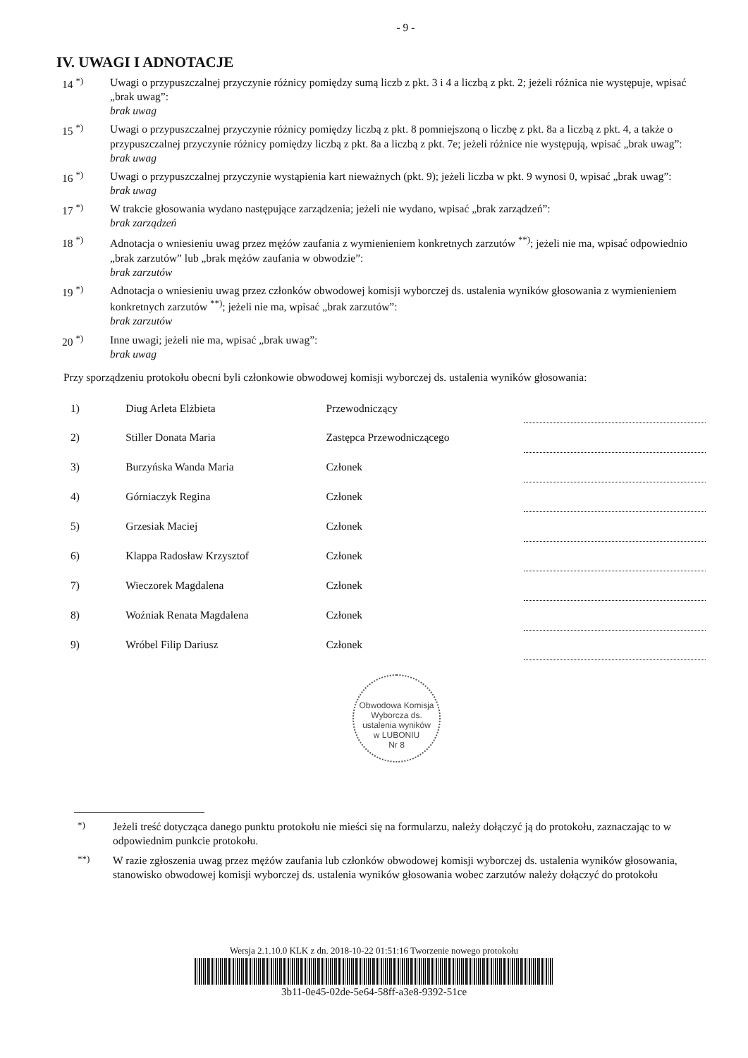- 9 -
IV. UWAGI I ADNOTACJE
14 <sup>*)</sup> Uwagi o przypuszczalnej przyczynie różnicy pomiędzy sumą liczb z pkt. 3 i 4 a liczbą z pkt. 2; jeżeli różnica nie występuje, wpisać „brak uwag”:
brak uwag
15 <sup>*)</sup> Uwagi o przypuszczalnej przyczynie różnicy pomiędzy liczbą z pkt. 8 pomniejszoną o liczbę z pkt. 8a a liczbą z pkt. 4, a także o przypuszczalnej przyczynie różnicy pomiędzy liczbą z pkt. 8a a liczbą z pkt. 7e; jeżeli różnice nie występują, wpisać „brak uwag”:
brak uwag
16 <sup>*)</sup> Uwagi o przypuszczalnej przyczynie wystąpienia kart nieważnych (pkt. 9); jeżeli liczba w pkt. 9 wynosi 0, wpisać „brak uwag”:
brak uwag
17 <sup>*)</sup> W trakcie głosowania wydano następujące zarządzenia; jeżeli nie wydano, wpisać „brak zarządzeń”:
brak zarządzeń
18 <sup>*)</sup> Adnotacja o wniesieniu uwag przez mężów zaufania z wymienieniem konkretnych zarzutów <sup>**)</sup>; jeżeli nie ma, wpisać odpowiednio „brak zarzutów” lub „brak mężów zaufania w obwodzie”:
brak zarzutów
19 <sup>*)</sup> Adnotacja o wniesieniu uwag przez członków obwodowej komisji wyborczej ds. ustalenia wyników głosowania z wymienieniem konkretnych zarzutów <sup>**)</sup>; jeżeli nie ma, wpisać „brak zarzutów”:
brak zarzutów
20 <sup>*)</sup> Inne uwagi; jeżeli nie ma, wpisać „brak uwag”:
brak uwag
Przy sporządzeniu protokołu obecni byli członkowie obwodowej komisji wyborczej ds. ustalenia wyników głosowania:
| 1) | Diug Arleta Elżbieta | Przewodniczący | |
| 2) | Stiller Donata Maria | Zastępca Przewodniczącego | |
| 3) | Burzyńska Wanda Maria | Członek | |
| 4) | Górniaczyk Regina | Członek | |
| 5) | Grzesiak Maciej | Członek | |
| 6) | Klappa Radosław Krzysztof | Członek | |
| 7) | Wieczorek Magdalena | Członek | |
| 8) | Woźniak Renata Magdalena | Członek | |
| 9) | Wróbel Filip Dariusz | Członek | |
Obwodowa Komisja Wyborcza ds. ustalenia wyników
w LUBONIU
Nr 8
<sup>*)</sup> Jeżeli treść dotycząca danego punktu protokołu nie mieści się na formularzu, należy dołączyć ją do protokołu, zaznaczając to w odpowiednim punkcie protokołu.
<sup>**)</sup> W razie zgłoszenia uwag przez mężów zaufania lub członków obwodowej komisji wyborczej ds. ustalenia wyników głosowania, stanowisko obwodowej komisji wyborczej ds. ustalenia wyników głosowania wobec zarzutów należy dołączyć do protokołu
Wersja 2.1.10.0 KLK z dn. 2018-10-22 01:51:16 Tworzenie nowego protokołu
3b11-0e45-02de-5e64-58ff-a3e8-9392-51ce